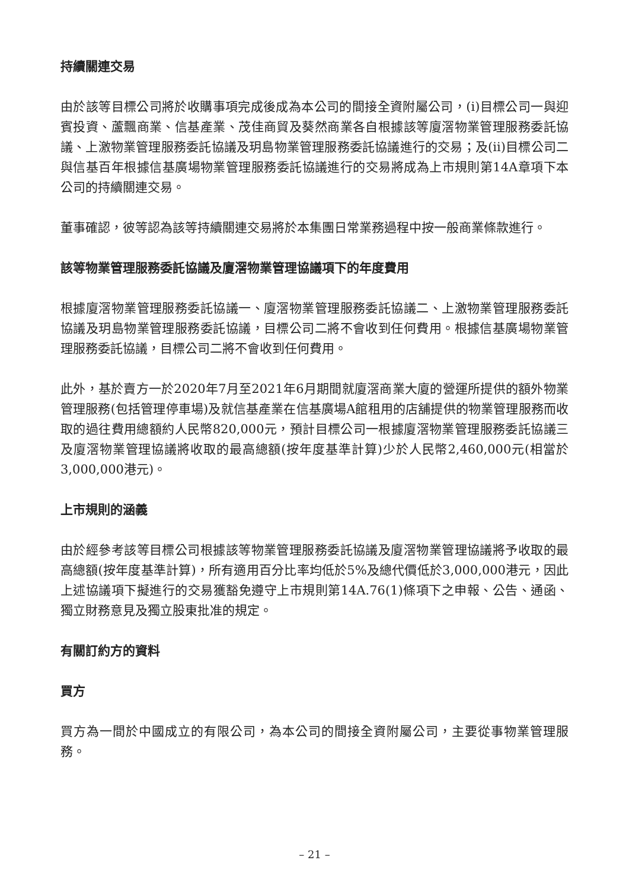持續關連交易
由於該等目標公司將於收購事項完成後成為本公司的間接全資附屬公司，(i)目標公司一與迎賓投資、蘆飄商業、信基產業、茂佳商貿及葵然商業各自根據該等廈滘物業管理服務委託協議、上激物業管理服務委託協議及玥島物業管理服務委託協議進行的交易；及(ii)目標公司二與信基百年根據信基廣場物業管理服務委託協議進行的交易將成為上市規則第14A章項下本公司的持續關連交易。
董事確認，彼等認為該等持續關連交易將於本集團日常業務過程中按一般商業條款進行。
該等物業管理服務委託協議及廈滘物業管理協議項下的年度費用
根據廈滘物業管理服務委託協議一、廈滘物業管理服務委託協議二、上激物業管理服務委託協議及玥島物業管理服務委託協議，目標公司二將不會收到任何費用。根據信基廣場物業管理服務委託協議，目標公司二將不會收到任何費用。
此外，基於賣方一於2020年7月至2021年6月期間就廈滘商業大廈的營運所提供的額外物業管理服務(包括管理停車場)及就信基產業在信基廣場A館租用的店舖提供的物業管理服務而收取的過往費用總額約人民幣820,000元，預計目標公司一根據廈滘物業管理服務委託協議三及廈滘物業管理協議將收取的最高總額(按年度基準計算)少於人民幣2,460,000元(相當於3,000,000港元)。
上市規則的涵義
由於經參考該等目標公司根據該等物業管理服務委託協議及廈滘物業管理協議將予收取的最高總額(按年度基準計算)，所有適用百分比率均低於5%及總代價低於3,000,000港元，因此上述協議項下擬進行的交易獲豁免遵守上市規則第14A.76(1)條項下之申報、公告、通函、獨立財務意見及獨立股東批准的規定。
有關訂約方的資料
買方
買方為一間於中國成立的有限公司，為本公司的間接全資附屬公司，主要從事物業管理服務。
– 21 –